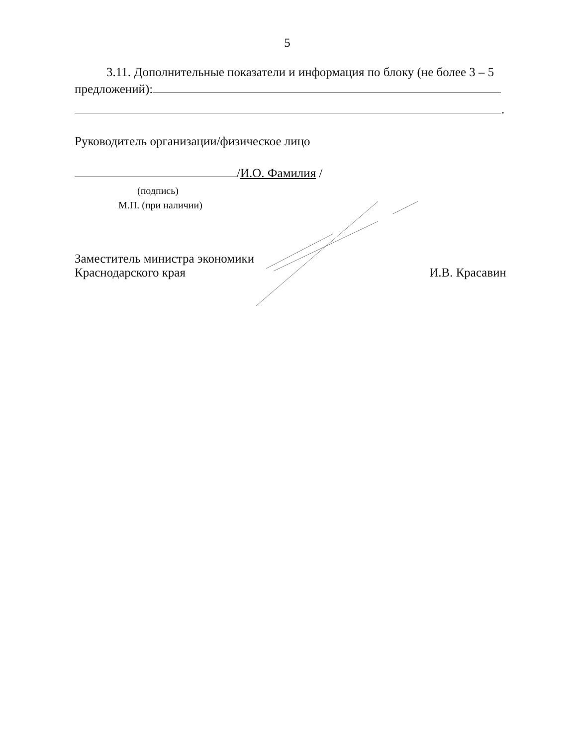5
3.11. Дополнительные показатели и информация по блоку (не более 3 – 5 предложений):
.
Руководитель организации/физическое лицо
/И.О. Фамилия /
(подпись)
М.П. (при наличии)
Заместитель министра экономики
Краснодарского края
И.В. Красавин